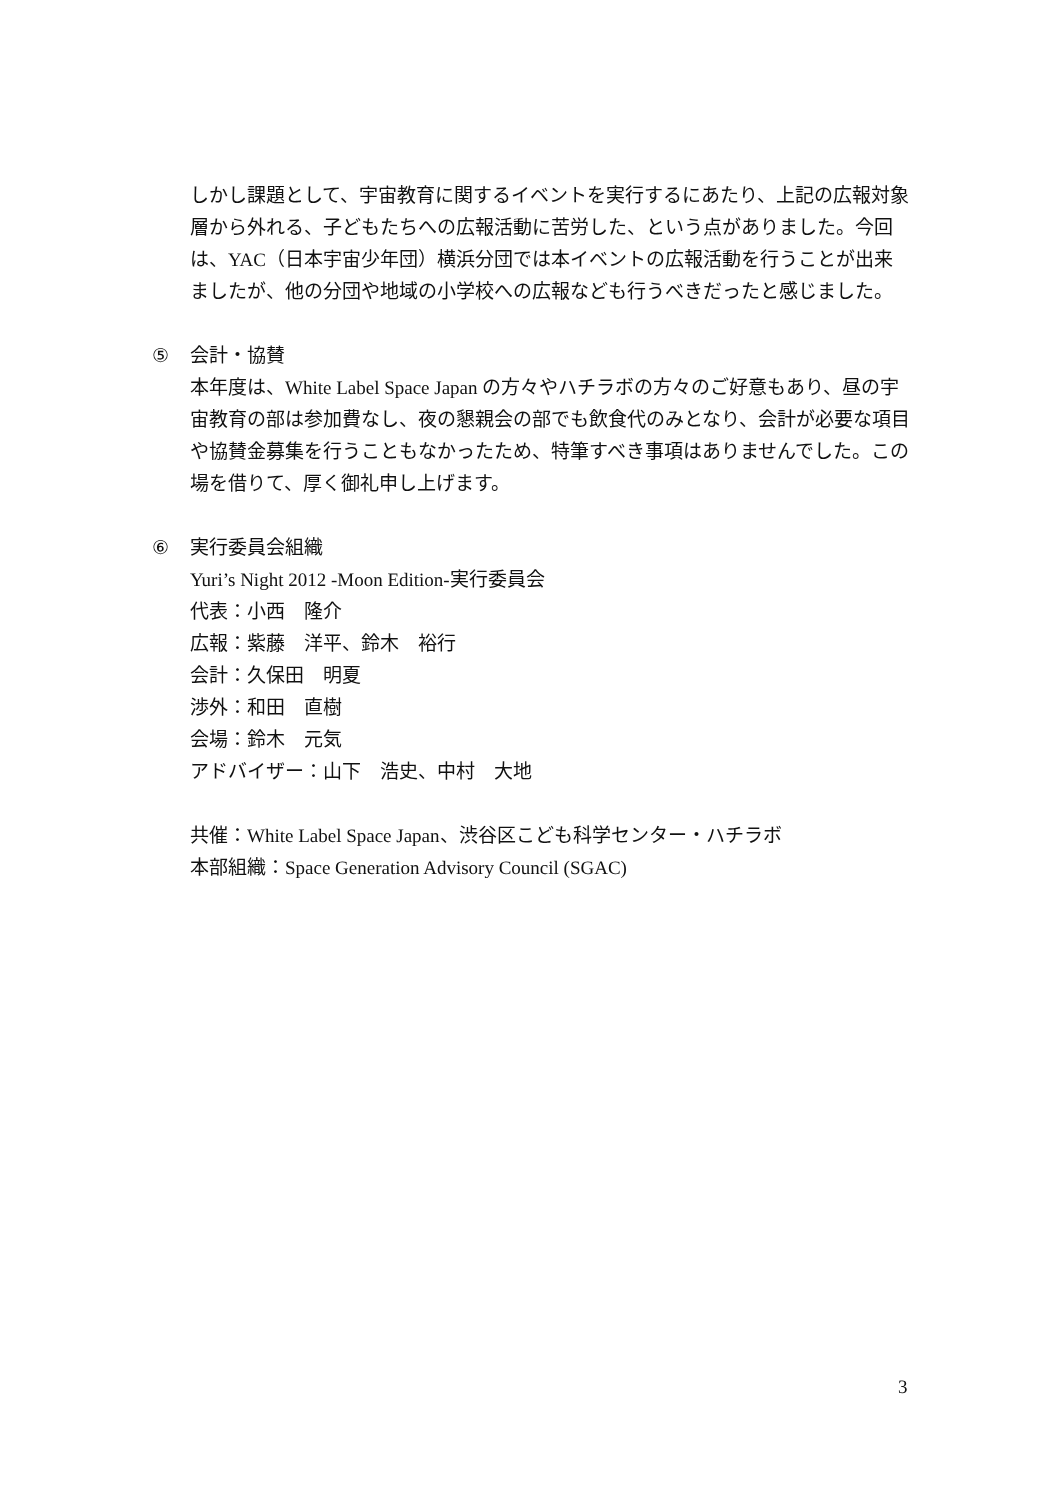しかし課題として、宇宙教育に関するイベントを実行するにあたり、上記の広報対象層から外れる、子どもたちへの広報活動に苦労した、という点がありました。今回は、YAC（日本宇宙少年団）横浜分団では本イベントの広報活動を行うことが出来ましたが、他の分団や地域の小学校への広報なども行うべきだったと感じました。
⑤ 会計・協賛
本年度は、White Label Space Japan の方々やハチラボの方々のご好意もあり、昼の宇宙教育の部は参加費なし、夜の懇親会の部でも飲食代のみとなり、会計が必要な項目や協賛金募集を行うこともなかったため、特筆すべき事項はありませんでした。この場を借りて、厚く御礼申し上げます。
⑥ 実行委員会組織
Yuri’s Night 2012 -Moon Edition-実行委員会
代表：小西　隆介
広報：紫藤　洋平、鈴木　裕行
会計：久保田　明夏
渉外：和田　直樹
会場：鈴木　元気
アドバイザー：山下　浩史、中村　大地
共催：White Label Space Japan、渋谷区こども科学センター・ハチラボ
本部組織：Space Generation Advisory Council (SGAC)
3